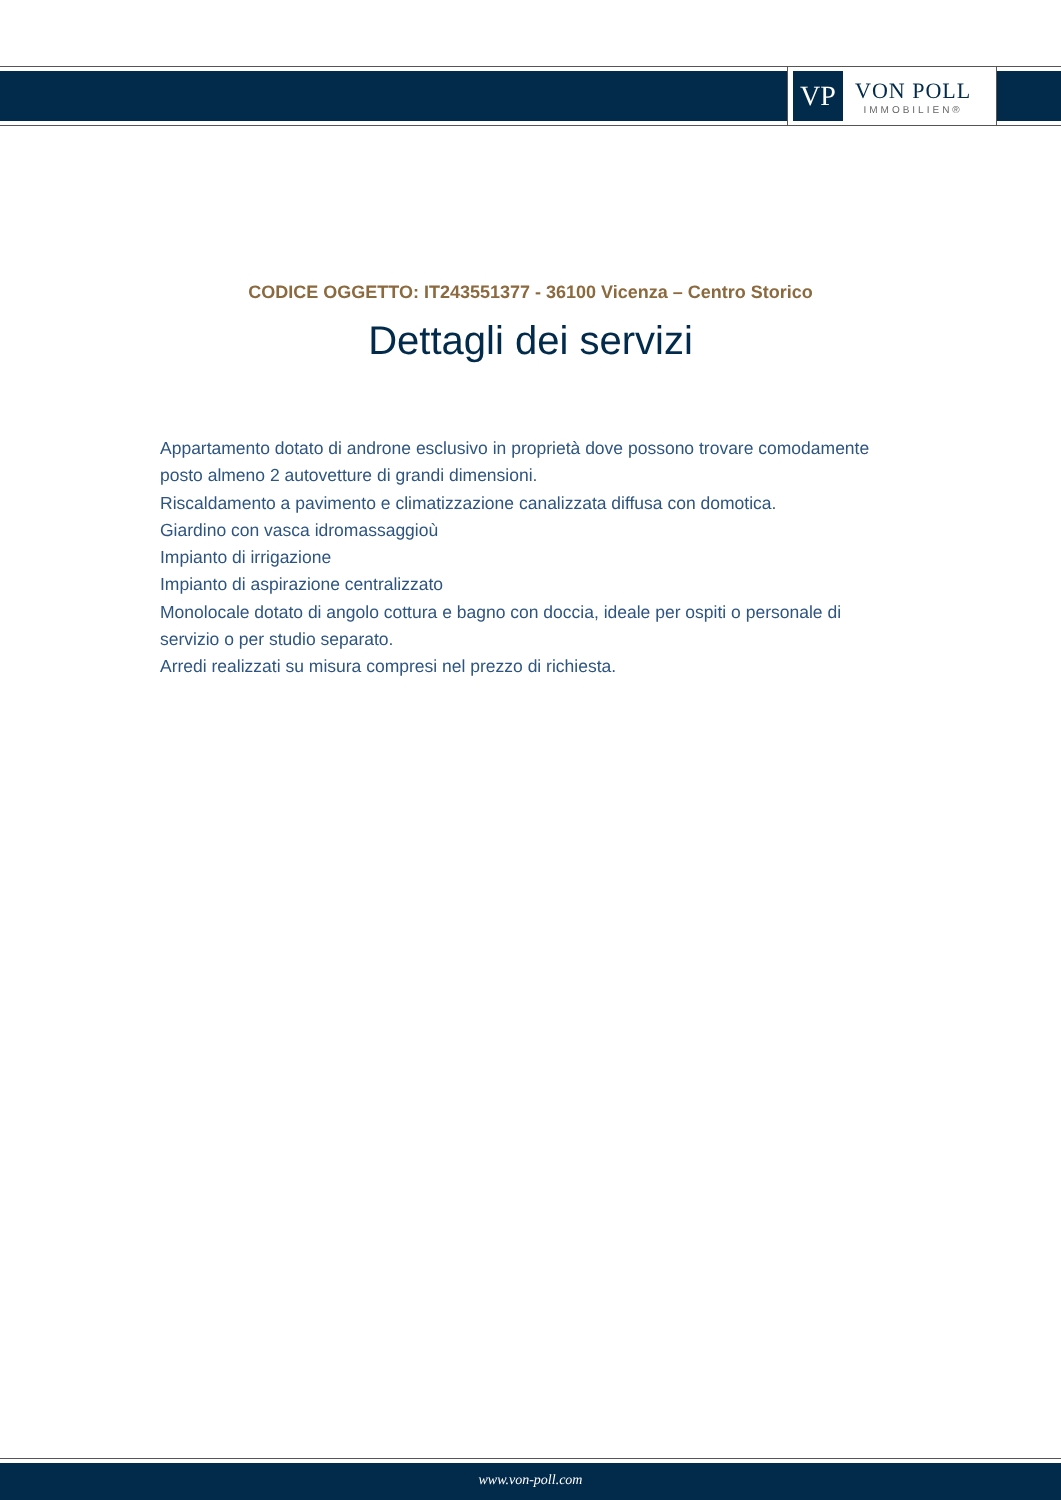VP
VON POLL
IMMOBILIEN®
CODICE OGGETTO: IT243551377 - 36100 Vicenza – Centro Storico
Dettagli dei servizi
Appartamento dotato di androne esclusivo in proprietà dove possono trovare comodamente posto almeno 2 autovetture di grandi dimensioni.
Riscaldamento a pavimento e climatizzazione canalizzata diffusa con domotica.
Giardino con vasca idromassaggioù
Impianto di irrigazione
Impianto di aspirazione centralizzato
Monolocale dotato di angolo cottura e bagno con doccia, ideale per ospiti o personale di servizio o per studio separato.
Arredi realizzati su misura compresi nel prezzo di richiesta.
www.von-poll.com